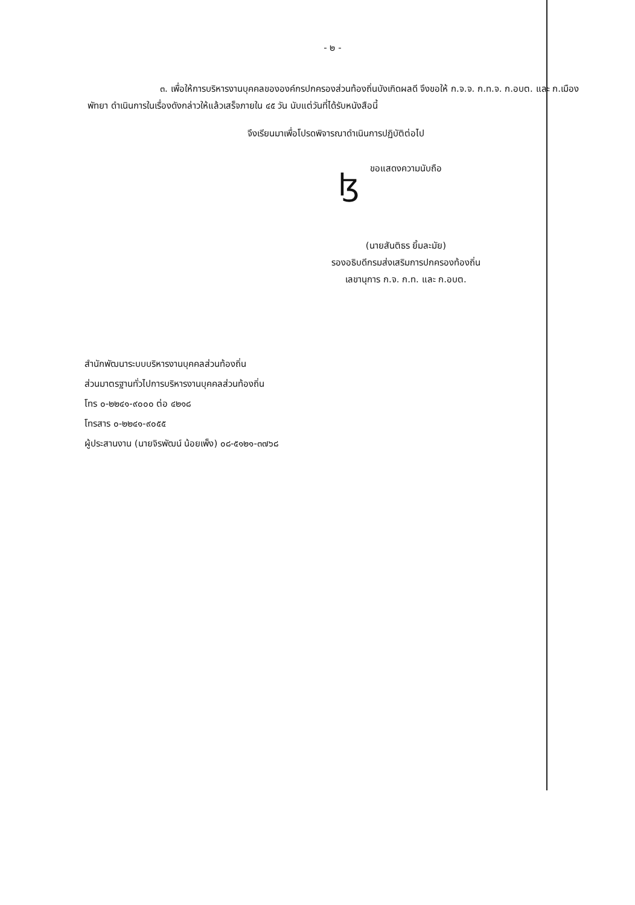- ๒ -
๓. เพื่อให้การบริหารงานบุคคลขององค์กรปกครองส่วนท้องถิ่นบังเกิดผลดี จึงขอให้ ก.จ.จ. ก.ท.จ. ก.อบต. และ ก.เมืองพัทยา ดำเนินการในเรื่องดังกล่าวให้แล้วเสร็จภายใน ๔๕ วัน นับแต่วันที่ได้รับหนังสือนี้
จึงเรียนมาเพื่อโปรดพิจารณาดำเนินการปฏิบัติต่อไป
ขอแสดงความนับถือ
ɮ
(นายสันติธร ยิ้มละมัย)
รองอธิบดีกรมส่งเสริมการปกครองท้องถิ่น
เลขานุการ ก.จ. ก.ท. และ ก.อบต.
สำนักพัฒนาระบบบริหารงานบุคคลส่วนท้องถิ่น
ส่วนมาตรฐานทั่วไปการบริหารงานบุคคลส่วนท้องถิ่น
โทร ๐-๒๒๔๑-๙๐๐๐ ต่อ ๔๒๑๘
โทรสาร ๐-๒๒๔๑-๙๐๕๕
ผู้ประสานงาน (นายจิรพัฒน์ น้อยเพ็ง) ๐๘-๕๑๒๑-๓๗๖๘